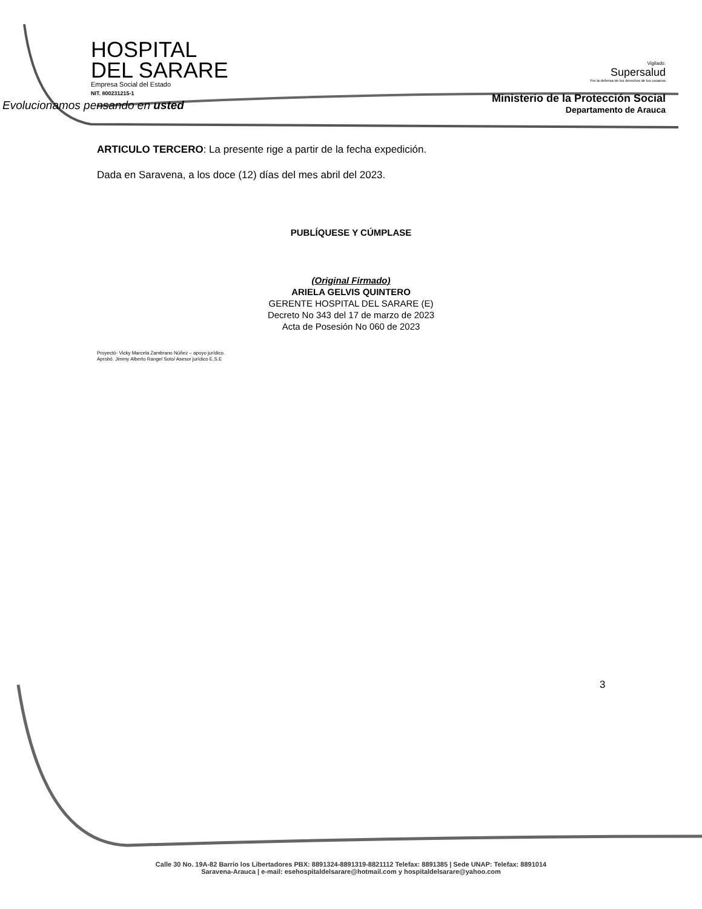HOSPITAL
DEL SARARE
Empresa Social del Estado
NIT. 800231215-1
Evolucionamos pensando en usted
Vigilado:
Supersalud
Por la defensa de los derechos de los usuarios
Ministerio de la Protección Social
Departamento de Arauca
ARTICULO TERCERO: La presente rige a partir de la fecha expedición.
Dada en Saravena, a los doce (12) días del mes abril del 2023.
PUBLÍQUESE Y CÚMPLASE
(Original Firmado)
ARIELA GELVIS QUINTERO
GERENTE HOSPITAL DEL SARARE (E)
Decreto No 343 del 17 de marzo de 2023
Acta de Posesión No 060 de 2023
Proyectó- Vicky Marcela Zambrano Núñez – apoyo jurídico.
Aprobó. Jimmy Alberto Rangel Soto/ Asesor jurídico E.S.E
3
Calle 30 No. 19A-82 Barrio los Libertadores PBX: 8891324-8891319-8821112 Telefax: 8891385 | Sede UNAP: Telefax: 8891014
Saravena-Arauca | e-mail: esehospitaldelsarare@hotmail.com y hospitaldelsarare@yahoo.com